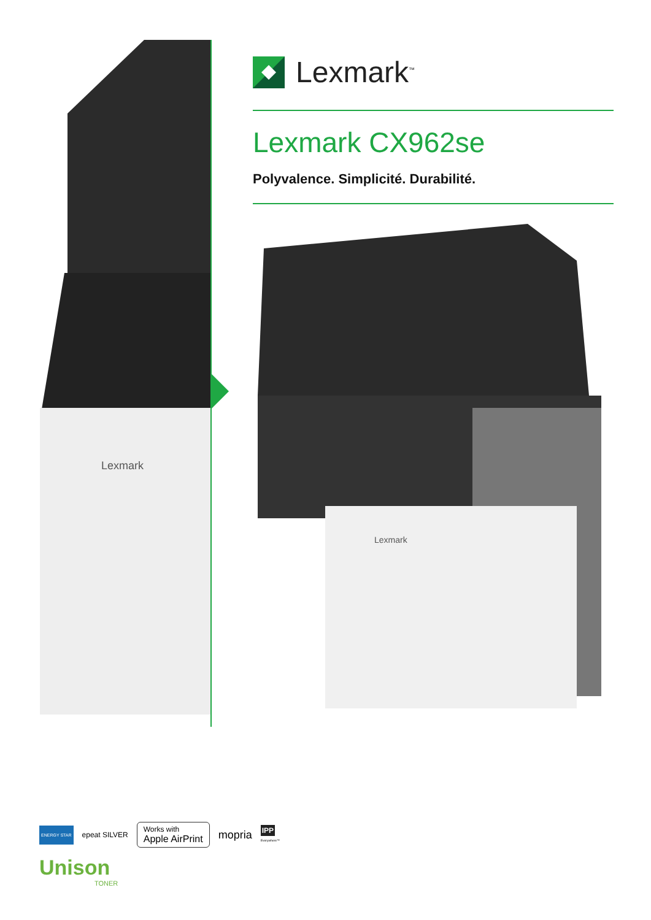Lexmark
Lexmark<sup>™</sup>
Lexmark CX962se
Polyvalence. Simplicité. Durabilité.
Lexmark
ENERGY STAR epeat SILVER Works with
Apple AirPrint mopria IPP
Everywhere™
Unison
TONER